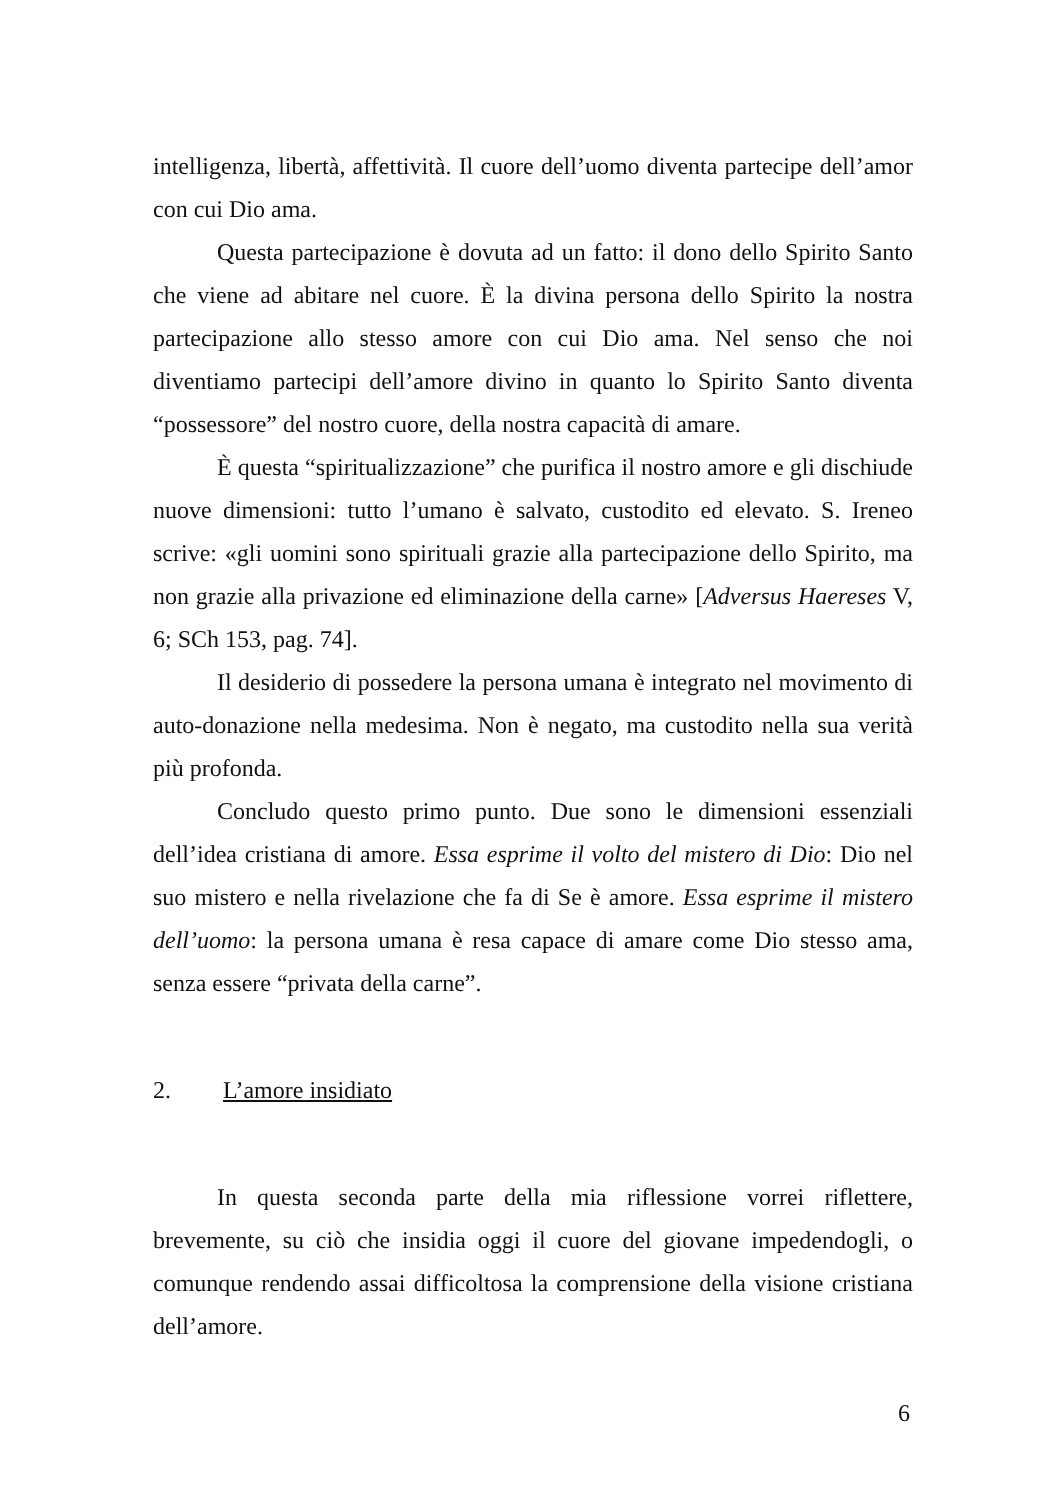intelligenza, libertà, affettività. Il cuore dell’uomo diventa partecipe dell’amor con cui Dio ama.
Questa partecipazione è dovuta ad un fatto: il dono dello Spirito Santo che viene ad abitare nel cuore. È la divina persona dello Spirito la nostra partecipazione allo stesso amore con cui Dio ama. Nel senso che noi diventiamo partecipi dell’amore divino in quanto lo Spirito Santo diventa “possessore” del nostro cuore, della nostra capacità di amare.
È questa “spiritualizzazione” che purifica il nostro amore e gli dischiude nuove dimensioni: tutto l’umano è salvato, custodito ed elevato. S. Ireneo scrive: «gli uomini sono spirituali grazie alla partecipazione dello Spirito, ma non grazie alla privazione ed eliminazione della carne» [Adversus Haereses V, 6; SCh 153, pag. 74].
Il desiderio di possedere la persona umana è integrato nel movimento di auto-donazione nella medesima. Non è negato, ma custodito nella sua verità più profonda.
Concludo questo primo punto. Due sono le dimensioni essenziali dell’idea cristiana di amore. Essa esprime il volto del mistero di Dio: Dio nel suo mistero e nella rivelazione che fa di Se è amore. Essa esprime il mistero dell’uomo: la persona umana è resa capace di amare come Dio stesso ama, senza essere “privata della carne”.
2. L’amore insidiato
In questa seconda parte della mia riflessione vorrei riflettere, brevemente, su ciò che insidia oggi il cuore del giovane impedendogli, o comunque rendendo assai difficoltosa la comprensione della visione cristiana dell’amore.
6